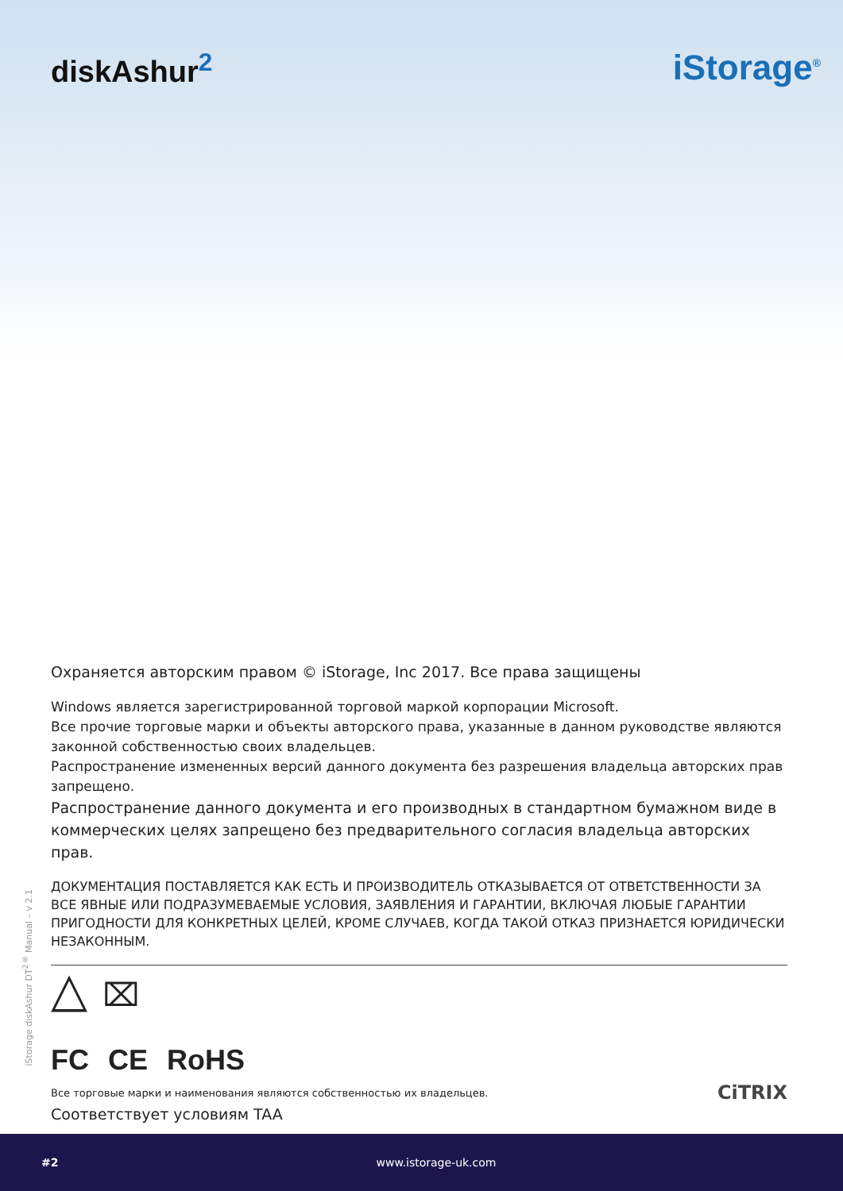diskAshur<sup>2</sup>
iStorage<sup>®</sup>
Охраняется авторским правом © iStorage, Inc 2017. Все права защищены
Windows является зарегистрированной торговой маркой корпорации Microsoft.
Все прочие торговые марки и объекты авторского права, указанные в данном руководстве являются законной собственностью своих владельцев.
Распространение измененных версий данного документа без разрешения владельца авторских прав запрещено.
Распространение данного документа и его производных в стандартном бумажном виде в коммерческих целях запрещено без предварительного согласия владельца авторских прав.
ДОКУМЕНТАЦИЯ ПОСТАВЛЯЕТСЯ КАК ЕСТЬ И ПРОИЗВОДИТЕЛЬ ОТКАЗЫВАЕТСЯ ОТ ОТВЕТСТВЕННОСТИ ЗА ВСЕ ЯВНЫЕ ИЛИ ПОДРАЗУМЕВАЕМЫЕ УСЛОВИЯ, ЗАЯВЛЕНИЯ И ГАРАНТИИ, ВКЛЮЧАЯ ЛЮБЫЕ ГАРАНТИИ ПРИГОДНОСТИ ДЛЯ КОНКРЕТНЫХ ЦЕЛЕЙ, КРОМЕ СЛУЧАЕВ, КОГДА ТАКОЙ ОТКАЗ ПРИЗНАЕТСЯ ЮРИДИЧЕСКИ НЕЗАКОННЫМ.
△ ⌧
FC CE RoHS
Все торговые марки и наименования являются собственностью их владельцев. CiTRIX
Соответствует условиям TAA
iStorage diskAshur DT<sup>2®</sup> Manual – v 2.1
#2 www.istorage-uk.com